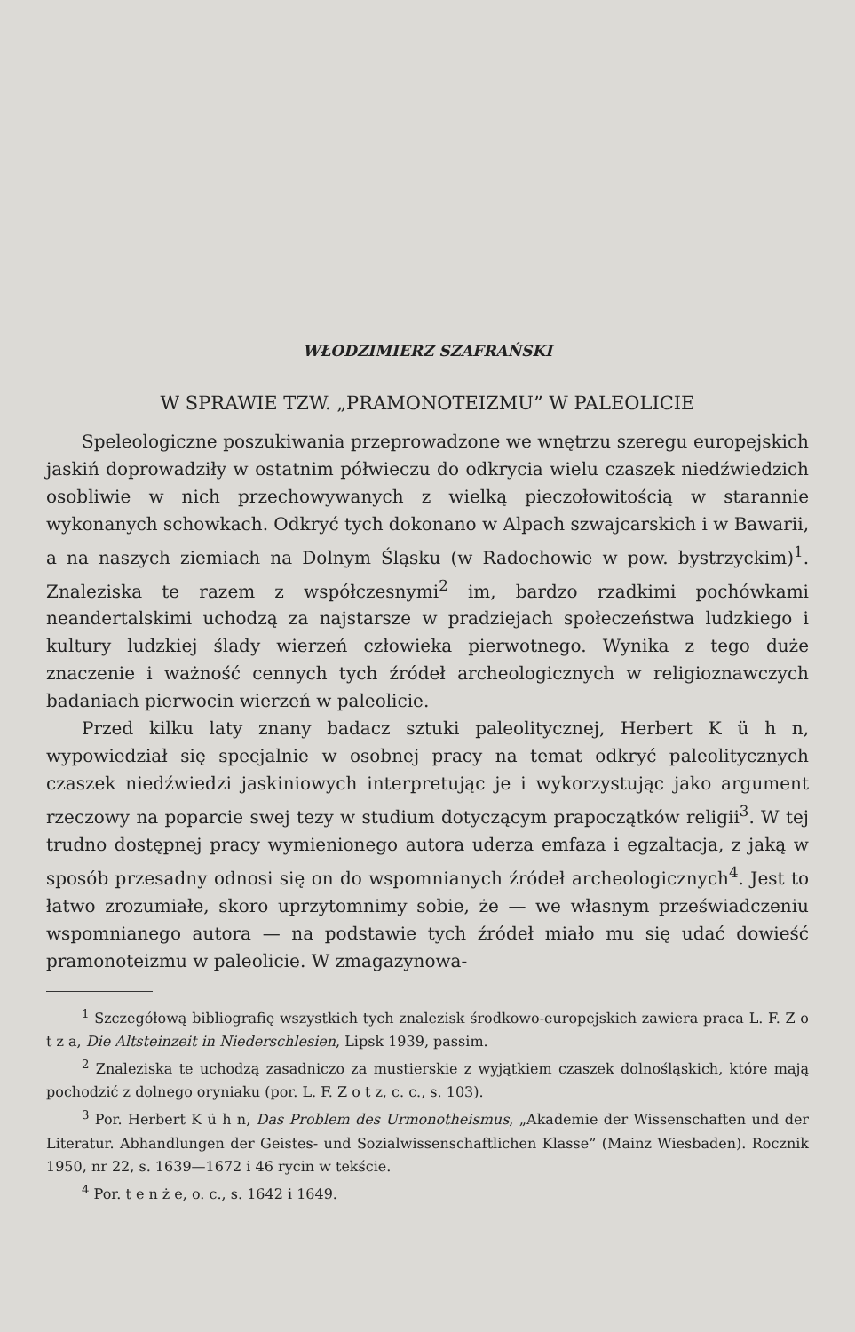WŁODZIMIERZ SZAFRAŃSKI
W SPRAWIE TZW. „PRAMONOTEIZMU” W PALEOLICIE
Speleologiczne poszukiwania przeprowadzone we wnętrzu szeregu europejskich jaskiń doprowadziły w ostatnim półwieczu do odkrycia wielu czaszek niedźwiedzich osobliwie w nich przechowywanych z wielką pieczołowitością w starannie wykonanych schowkach. Odkryć tych dokonano w Alpach szwajcarskich i w Bawarii, a na naszych ziemiach na Dolnym Śląsku (w Radochowie w pow. bystrzyckim)<sup>1</sup>. Znaleziska te razem z współczesnymi<sup>2</sup> im, bardzo rzadkimi pochówkami neandertalskimi uchodzą za najstarsze w pradziejach społeczeństwa ludzkiego i kultury ludzkiej ślady wierzeń człowieka pierwotnego. Wynika z tego duże znaczenie i ważność cennych tych źródeł archeologicznych w religioznawczych badaniach pierwocin wierzeń w paleolicie.
Przed kilku laty znany badacz sztuki paleolitycznej, Herbert K ü h n, wypowiedział się specjalnie w osobnej pracy na temat odkryć paleolitycznych czaszek niedźwiedzi jaskiniowych interpretując je i wykorzystując jako argument rzeczowy na poparcie swej tezy w studium dotyczącym prapoczątków religii<sup>3</sup>. W tej trudno dostępnej pracy wymienionego autora uderza emfaza i egzaltacja, z jaką w sposób przesadny odnosi się on do wspomnianych źródeł archeologicznych<sup>4</sup>. Jest to łatwo zrozumiałe, skoro uprzytomnimy sobie, że — we własnym przeświadczeniu wspomnianego autora — na podstawie tych źródeł miało mu się udać dowieść pramonoteizmu w paleolicie. W zmagazynowa-
<sup>1</sup> Szczegółową bibliografię wszystkich tych znalezisk środkowo-europejskich zawiera praca L. F. Z o t z a, Die Altsteinzeit in Niederschlesien, Lipsk 1939, passim.
<sup>2</sup> Znaleziska te uchodzą zasadniczo za mustierskie z wyjątkiem czaszek dolnośląskich, które mają pochodzić z dolnego oryniaku (por. L. F. Z o t z, c. c., s. 103).
<sup>3</sup> Por. Herbert K ü h n, Das Problem des Urmonotheismus, „Akademie der Wissenschaften und der Literatur. Abhandlungen der Geistes- und Sozialwissenschaftlichen Klasse” (Mainz Wiesbaden). Rocznik 1950, nr 22, s. 1639—1672 i 46 rycin w tekście.
<sup>4</sup> Por. t e n ż e, o. c., s. 1642 i 1649.